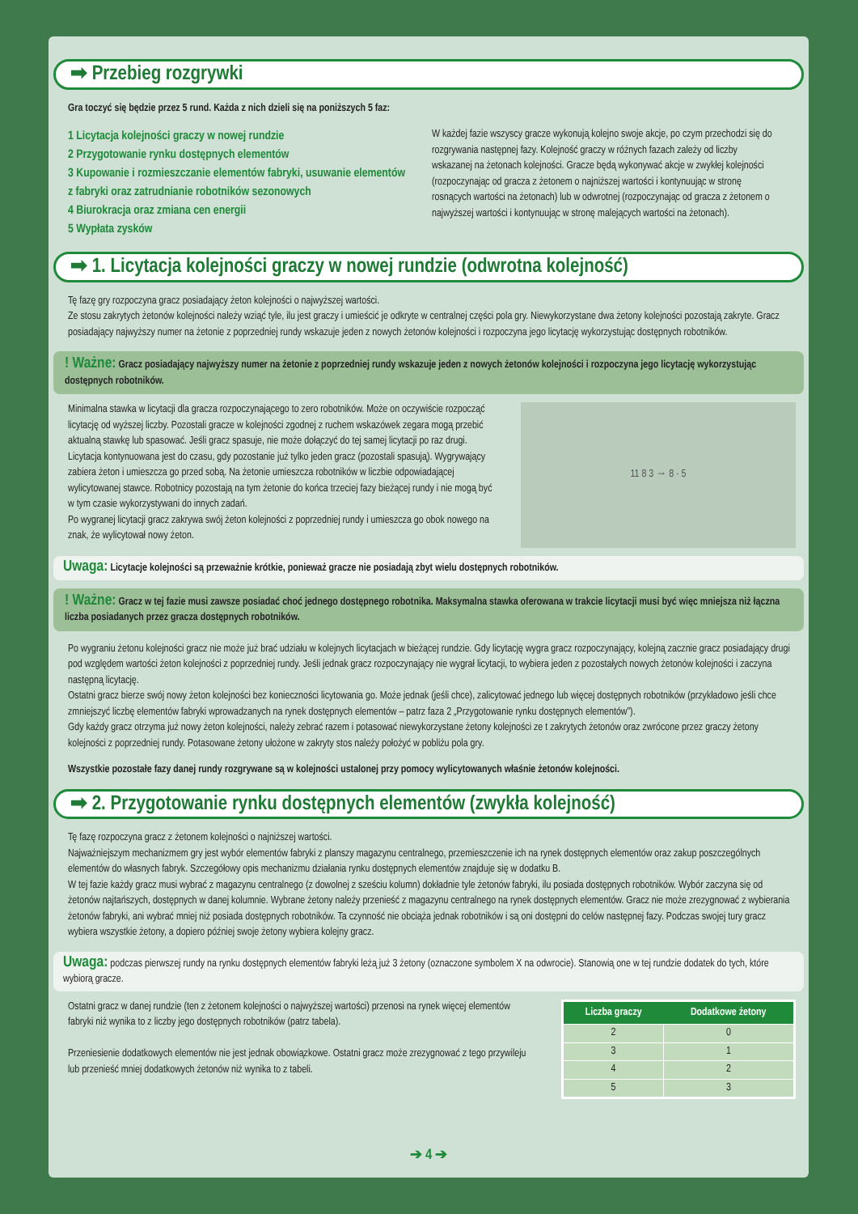➡ Przebieg rozgrywki
Gra toczyć się będzie przez 5 rund. Każda z nich dzieli się na poniższych 5 faz:
1 Licytacja kolejności graczy w nowej rundzie
2 Przygotowanie rynku dostępnych elementów
3 Kupowanie i rozmieszczanie elementów fabryki, usuwanie elementów z fabryki oraz zatrudnianie robotników sezonowych
4 Biurokracja oraz zmiana cen energii
5 Wypłata zysków
W każdej fazie wszyscy gracze wykonują kolejno swoje akcje, po czym przechodzi się do rozgrywania następnej fazy. Kolejność graczy w różnych fazach zależy od liczby wskazanej na żetonach kolejności. Gracze będą wykonywać akcje w zwykłej kolejności (rozpoczynając od gracza z żetonem o najniższej wartości i kontynuując w stronę rosnących wartości na żetonach) lub w odwrotnej (rozpoczynając od gracza z żetonem o najwyższej wartości i kontynuując w stronę malejących wartości na żetonach).
➡ 1. Licytacja kolejności graczy w nowej rundzie (odwrotna kolejność)
Tę fazę gry rozpoczyna gracz posiadający żeton kolejności o najwyższej wartości.
Ze stosu zakrytych żetonów kolejności należy wziąć tyle, ilu jest graczy i umieścić je odkryte w centralnej części pola gry. Niewykorzystane dwa żetony kolejności pozostają zakryte. Gracz posiadający najwyższy numer na żetonie z poprzedniej rundy wskazuje jeden z nowych żetonów kolejności i rozpoczyna jego licytację wykorzystując dostępnych robotników.
! Ważne: Gracz posiadający najwyższy numer na żetonie z poprzedniej rundy wskazuje jeden z nowych żetonów kolejności i rozpoczyna jego licytację wykorzystując dostępnych robotników.
Minimalna stawka w licytacji dla gracza rozpoczynającego to zero robotników. Może on oczywiście rozpocząć licytację od wyższej liczby. Pozostali gracze w kolejności zgodnej z ruchem wskazówek zegara mogą przebić aktualną stawkę lub spasować. Jeśli gracz spasuje, nie może dołączyć do tej samej licytacji po raz drugi.
Licytacja kontynuowana jest do czasu, gdy pozostanie już tylko jeden gracz (pozostali spasują). Wygrywający zabiera żeton i umieszcza go przed sobą. Na żetonie umieszcza robotników w liczbie odpowiadającej wylicytowanej stawce. Robotnicy pozostają na tym żetonie do końca trzeciej fazy bieżącej rundy i nie mogą być w tym czasie wykorzystywani do innych zadań.
Po wygranej licytacji gracz zakrywa swój żeton kolejności z poprzedniej rundy i umieszcza go obok nowego na znak, że wylicytował nowy żeton.
11 8 3 → 8 · 5
Uwaga: Licytacje kolejności są przeważnie krótkie, ponieważ gracze nie posiadają zbyt wielu dostępnych robotników.
! Ważne: Gracz w tej fazie musi zawsze posiadać choć jednego dostępnego robotnika. Maksymalna stawka oferowana w trakcie licytacji musi być więc mniejsza niż łączna liczba posiadanych przez gracza dostępnych robotników.
Po wygraniu żetonu kolejności gracz nie może już brać udziału w kolejnych licytacjach w bieżącej rundzie. Gdy licytację wygra gracz rozpoczynający, kolejną zacznie gracz posiadający drugi pod względem wartości żeton kolejności z poprzedniej rundy. Jeśli jednak gracz rozpoczynający nie wygrał licytacji, to wybiera jeden z pozostałych nowych żetonów kolejności i zaczyna następną licytację.
Ostatni gracz bierze swój nowy żeton kolejności bez konieczności licytowania go. Może jednak (jeśli chce), zalicytować jednego lub więcej dostępnych robotników (przykładowo jeśli chce zmniejszyć liczbę elementów fabryki wprowadzanych na rynek dostępnych elementów – patrz faza 2 „Przygotowanie rynku dostępnych elementów”).
Gdy każdy gracz otrzyma już nowy żeton kolejności, należy zebrać razem i potasować niewykorzystane żetony kolejności ze t zakrytych żetonów oraz zwrócone przez graczy żetony kolejności z poprzedniej rundy. Potasowane żetony ułożone w zakryty stos należy położyć w pobliżu pola gry.
Wszystkie pozostałe fazy danej rundy rozgrywane są w kolejności ustalonej przy pomocy wylicytowanych właśnie żetonów kolejności.
➡ 2. Przygotowanie rynku dostępnych elementów (zwykła kolejność)
Tę fazę rozpoczyna gracz z żetonem kolejności o najniższej wartości.
Najważniejszym mechanizmem gry jest wybór elementów fabryki z planszy magazynu centralnego, przemieszczenie ich na rynek dostępnych elementów oraz zakup poszczególnych elementów do własnych fabryk. Szczegółowy opis mechanizmu działania rynku dostępnych elementów znajduje się w dodatku B.
W tej fazie każdy gracz musi wybrać z magazynu centralnego (z dowolnej z sześciu kolumn) dokładnie tyle żetonów fabryki, ilu posiada dostępnych robotników. Wybór zaczyna się od żetonów najtańszych, dostępnych w danej kolumnie. Wybrane żetony należy przenieść z magazynu centralnego na rynek dostępnych elementów. Gracz nie może zrezygnować z wybierania żetonów fabryki, ani wybrać mniej niż posiada dostępnych robotników. Ta czynność nie obciąża jednak robotników i są oni dostępni do celów następnej fazy. Podczas swojej tury gracz wybiera wszystkie żetony, a dopiero później swoje żetony wybiera kolejny gracz.
Uwaga: podczas pierwszej rundy na rynku dostępnych elementów fabryki leżą już 3 żetony (oznaczone symbolem X na odwrocie). Stanowią one w tej rundzie dodatek do tych, które wybiorą gracze.
Ostatni gracz w danej rundzie (ten z żetonem kolejności o najwyższej wartości) przenosi na rynek więcej elementów fabryki niż wynika to z liczby jego dostępnych robotników (patrz tabela).
Przeniesienie dodatkowych elementów nie jest jednak obowiązkowe. Ostatni gracz może zrezygnować z tego przywileju lub przenieść mniej dodatkowych żetonów niż wynika to z tabeli.
| Liczba graczy | Dodatkowe żetony |
| --- | --- |
| 2 | 0 |
| 3 | 1 |
| 4 | 2 |
| 5 | 3 |
➔ 4 ➔